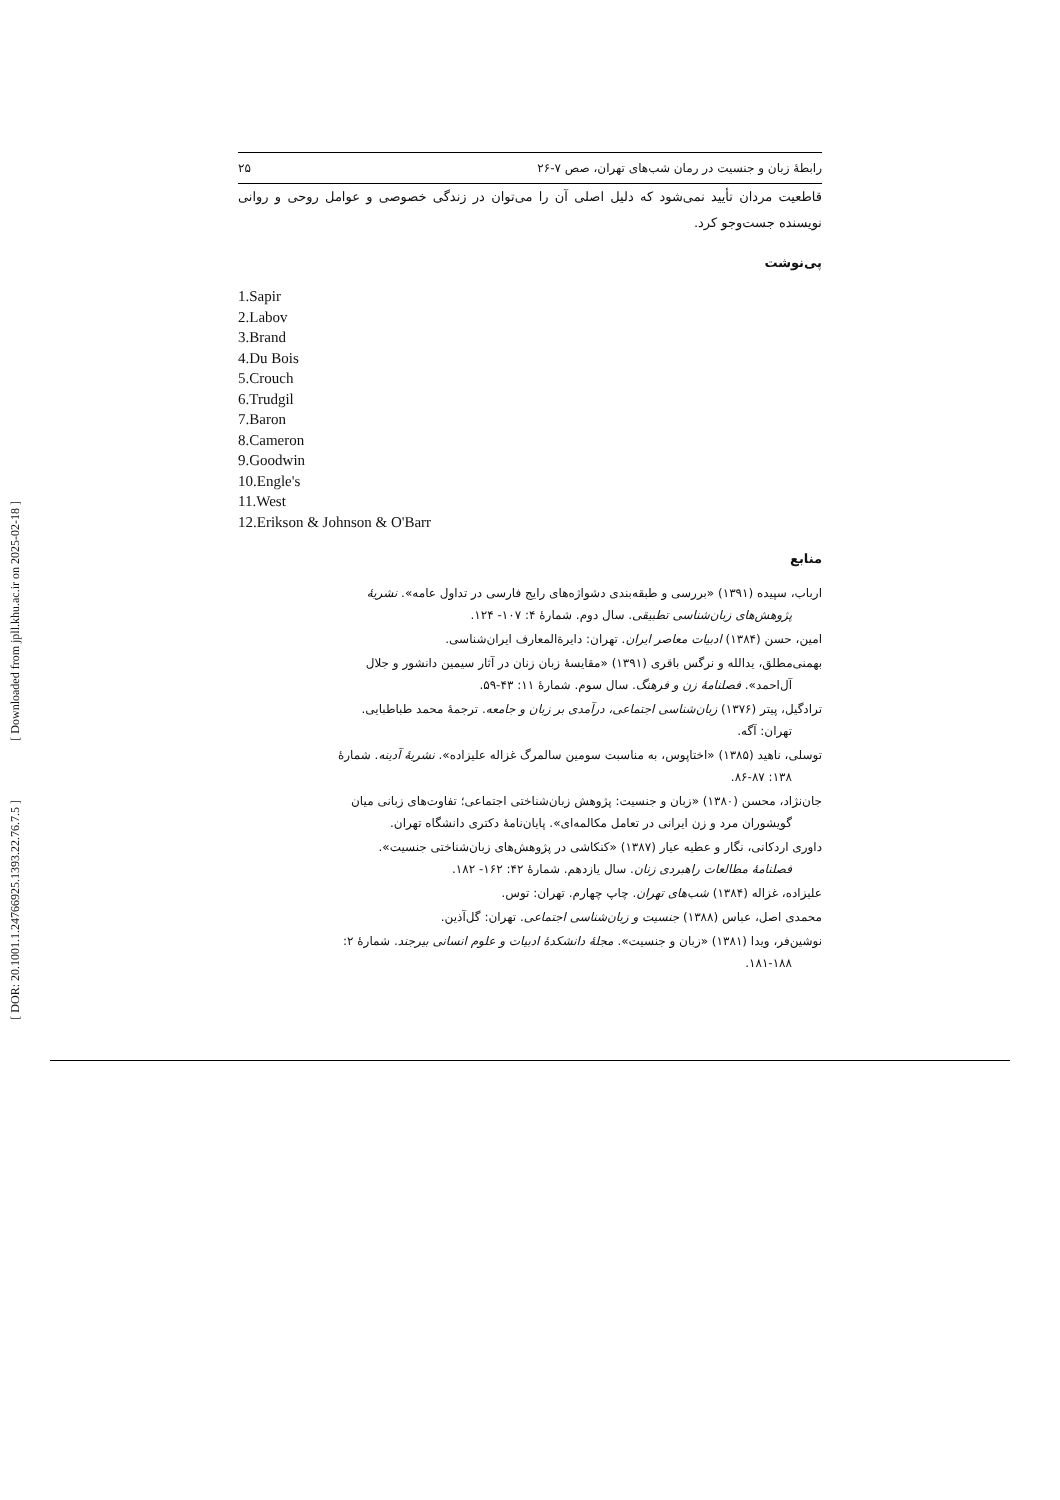[ DOR: 20.1001.1.24766925.1393.22.76.7.5 ]
[ Downloaded from jpll.khu.ac.ir on 2025-02-18 ]
رابطهٔ زبان و جنسیت در رمان شب‌های تهران، صص ۷-۲۶ ۲۵
قاطعیت مردان تأیید نمی‌شود که دلیل اصلی آن را می‌توان در زندگی خصوصی و عوامل روحی و روانی نویسنده جست‌وجو کرد.
پی‌نوشت
1.Sapir
2.Labov
3.Brand
4.Du Bois
5.Crouch
6.Trudgil
7.Baron
8.Cameron
9.Goodwin
10.Engle's
11.West
12.Erikson & Johnson & O'Barr
منابع
ارباب، سپیده (۱۳۹۱) «بررسی و طبقه‌بندی دشواژه‌های رایج فارسی در تداول عامه». نشریهٔ
پژوهش‌های زبان‌شناسی تطبیقی. سال دوم. شمارهٔ ۴: ۱۰۷- ۱۲۴.
امین، حسن (۱۳۸۴) ادبیات معاصر ایران. تهران: دایرة‌المعارف ایران‌شناسی.
بهمنی‌مطلق، یدالله و نرگس باقری (۱۳۹۱) «مقایسهٔ زبان زنان در آثار سیمین دانشور و جلال
آل‌احمد». فصلنامهٔ زن و فرهنگ. سال سوم. شمارهٔ ۱۱: ۴۳-۵۹.
ترادگیل، پیتر (۱۳۷۶) زبان‌شناسی اجتماعی، درآمدی بر زبان و جامعه. ترجمهٔ محمد طباطبایی.
تهران: آگه.
توسلی، ناهید (۱۳۸۵) «اختاپوس، به مناسبت سومین سالمرگ غزاله علیزاده». نشریهٔ آدینه. شمارهٔ
۱۳۸: ۸۶-۸۷.
جان‌نژاد، محسن (۱۳۸۰) «زبان و جنسیت: پژوهش زبان‌شناختی اجتماعی؛ تفاوت‌های زبانی میان
گویشوران مرد و زن ایرانی در تعامل مکالمه‌ای». پایان‌نامهٔ دکتری دانشگاه تهران.
داوری اردکانی، نگار و عطیه عیار (۱۳۸۷) «کنکاشی در پژوهش‌های زبان‌شناختی جنسیت».
فصلنامهٔ مطالعات راهبردی زنان. سال یازدهم. شمارهٔ ۴۲: ۱۶۲- ۱۸۲.
علیزاده، غزاله (۱۳۸۴) شب‌های تهران. چاپ چهارم. تهران: توس.
محمدی اصل، عباس (۱۳۸۸) جنسیت و زبان‌شناسی اجتماعی. تهران: گل‌آذین.
نوشین‌فر، ویدا (۱۳۸۱) «زبان و جنسیت». مجلهٔ دانشکدهٔ ادبیات و علوم انسانی بیرجند. شمارهٔ ۲:
۱۸۱-۱۸۸.